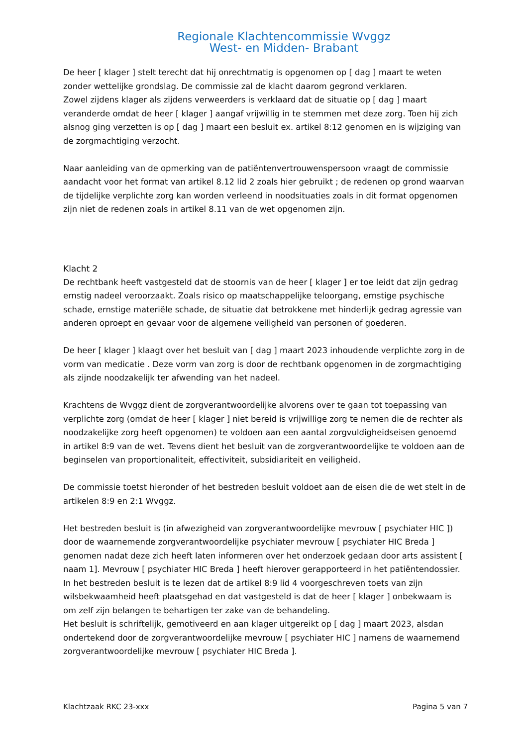Regionale Klachtencommissie Wvggz
West- en Midden- Brabant
________________________________________________________________
De heer [ klager ] stelt terecht dat hij onrechtmatig is opgenomen op [ dag ] maart te weten zonder wettelijke grondslag. De commissie zal de klacht daarom gegrond verklaren.
Zowel zijdens klager als zijdens verweerders is verklaard dat de situatie op [ dag ] maart veranderde omdat de heer [ klager ] aangaf vrijwillig in te stemmen met deze zorg. Toen hij zich alsnog ging verzetten is op [ dag ] maart een besluit ex. artikel 8:12 genomen en is wijziging van de zorgmachtiging verzocht.
Naar aanleiding van de opmerking van de patiëntenvertrouwenspersoon vraagt de commissie aandacht voor het format van artikel 8.12 lid 2 zoals hier gebruikt ; de redenen op grond waarvan de tijdelijke verplichte zorg kan worden verleend in noodsituaties zoals in dit format opgenomen zijn niet de redenen zoals in artikel 8.11 van de wet opgenomen zijn.
Klacht 2
De rechtbank heeft vastgesteld dat de stoornis van de heer [ klager ] er toe leidt dat zijn gedrag ernstig nadeel veroorzaakt. Zoals risico op maatschappelijke teloorgang, ernstige psychische schade, ernstige materiële schade, de situatie dat betrokkene met hinderlijk gedrag agressie van anderen oproept en gevaar voor de algemene veiligheid van personen of goederen.
De heer [ klager ] klaagt over het besluit van [ dag ] maart 2023 inhoudende verplichte zorg in de vorm van medicatie . Deze vorm van zorg is door de rechtbank opgenomen in de zorgmachtiging als zijnde noodzakelijk ter afwending van het nadeel.
Krachtens de Wvggz dient de zorgverantwoordelijke alvorens over te gaan tot toepassing van verplichte zorg (omdat de heer [ klager ] niet bereid is vrijwillige zorg te nemen die de rechter als noodzakelijke zorg heeft opgenomen) te voldoen aan een aantal zorgvuldigheidseisen genoemd in artikel 8:9 van de wet. Tevens dient het besluit van de zorgverantwoordelijke te voldoen aan de beginselen van proportionaliteit, effectiviteit, subsidiariteit en veiligheid.
De commissie toetst hieronder of het bestreden besluit voldoet aan de eisen die de wet stelt in de artikelen 8:9 en 2:1 Wvggz.
Het bestreden besluit is (in afwezigheid van zorgverantwoordelijke mevrouw [ psychiater HIC ]) door de waarnemende zorgverantwoordelijke psychiater mevrouw [ psychiater HIC Breda ] genomen nadat deze zich heeft laten informeren over het onderzoek gedaan door arts assistent [ naam 1]. Mevrouw [ psychiater HIC Breda ] heeft hierover gerapporteerd in het patiëntendossier.
In het bestreden besluit is te lezen dat de artikel 8:9 lid 4 voorgeschreven toets van zijn wilsbekwaamheid heeft plaatsgehad en dat vastgesteld is dat de heer [ klager ] onbekwaam is om zelf zijn belangen te behartigen ter zake van de behandeling.
Het besluit is schriftelijk, gemotiveerd en aan klager uitgereikt op [ dag ] maart 2023, alsdan ondertekend door de zorgverantwoordelijke mevrouw [ psychiater HIC ] namens de waarnemend zorgverantwoordelijke mevrouw [ psychiater HIC Breda ].
Klachtzaak RKC 23-xxx Pagina 5 van 7